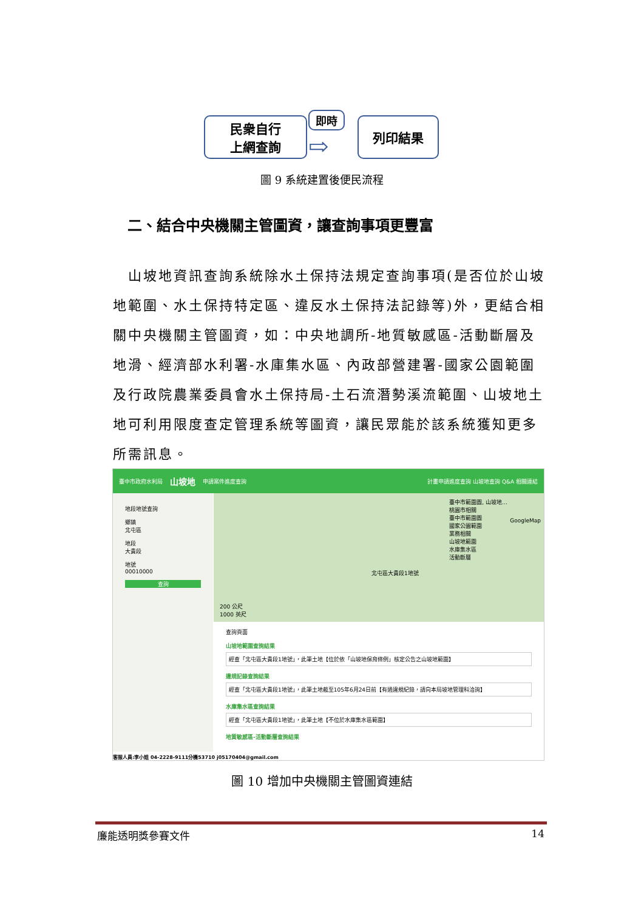民衆自行
上網查詢
即時
⇨
列印結果
圖 9 系統建置後便民流程
二、結合中央機關主管圖資，讓查詢事項更豐富
 山坡地資訊查詢系統除水土保持法規定查詢事項(是否位於山坡地範圍、水土保持特定區、違反水土保持法記錄等)外，更結合相關中央機關主管圖資，如：中央地調所-地質敏感區-活動斷層及地滑、經濟部水利署-水庫集水區、內政部營建署-國家公園範圍及行政院農業委員會水土保持局-土石流潛勢溪流範圍、山坡地土地可利用限度查定管理系統等圖資，讓民眾能於該系統獲知更多所需訊息。
臺中市政府水利局 山坡地 申請案件進度查詢 計畫申請進度查詢 山坡地查詢 Q&A 相關連結
地段地號查詢
鄉鎮
北屯區
地段
大貴段
地號
00010000
查詢
臺中市範圍圖, 山坡地…
桃園市相關
臺中市範圍圖
國家公園範圍
業務相關
山坡地範圍
水庫集水區
活動斷層
北屯區大貴段1地號
200 公尺
1000 英尺
GoogleMap
查詢頁面
山坡地範圍查詢結果
經查「北屯區大貴段1地號」，此筆土地【位於依「山坡地保育條例」核定公告之山坡地範圍】
違規記錄查詢結果
經查「北屯區大貴段1地號」，此筆土地截至105年6月24日前【有過違規紀錄，請向本局坡地管理科洽詢】
水庫集水區查詢結果
經查「北屯區大貴段1地號」，此筆土地【不位於水庫集水區範圍】
地質敏感區-活動斷層查詢結果
客服人員:李小姐 04-2228-9111分機53710 j05170404@gmail.com
圖 10 增加中央機關主管圖資連結
廉能透明獎參賽文件 14